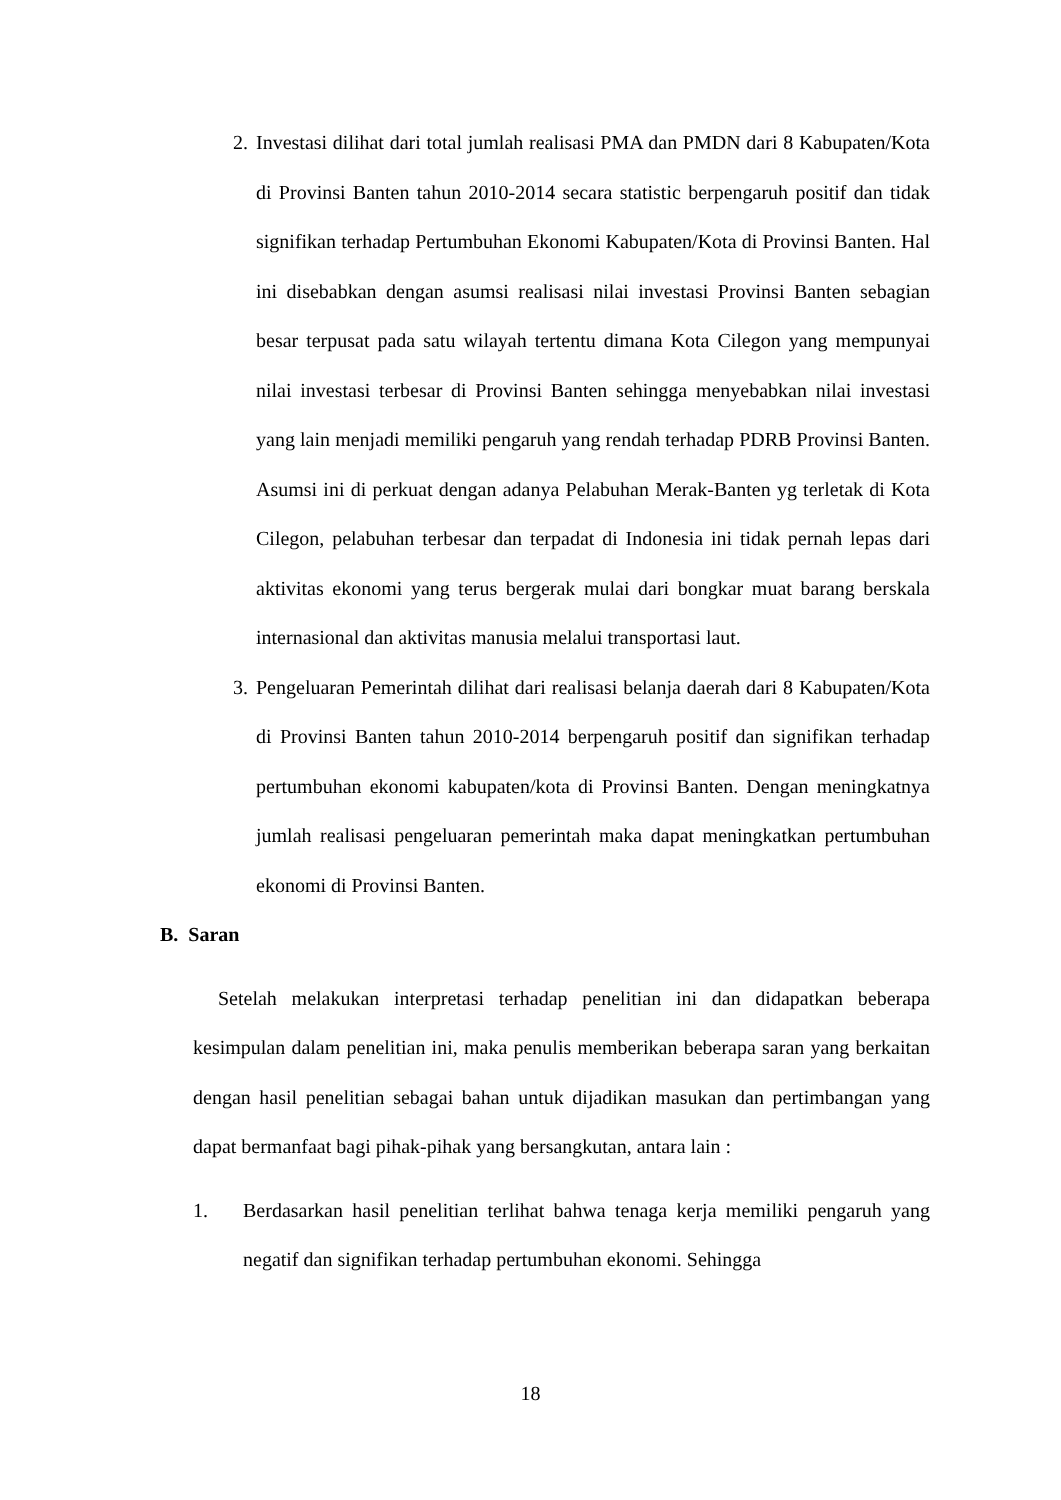2. Investasi dilihat dari total jumlah realisasi PMA dan PMDN dari 8 Kabupaten/Kota di Provinsi Banten tahun 2010-2014 secara statistic berpengaruh positif dan tidak signifikan terhadap Pertumbuhan Ekonomi Kabupaten/Kota di Provinsi Banten. Hal ini disebabkan dengan asumsi realisasi nilai investasi Provinsi Banten sebagian besar terpusat pada satu wilayah tertentu dimana Kota Cilegon yang mempunyai nilai investasi terbesar di Provinsi Banten sehingga menyebabkan nilai investasi yang lain menjadi memiliki pengaruh yang rendah terhadap PDRB Provinsi Banten. Asumsi ini di perkuat dengan adanya Pelabuhan Merak-Banten yg terletak di Kota Cilegon, pelabuhan terbesar dan terpadat di Indonesia ini tidak pernah lepas dari aktivitas ekonomi yang terus bergerak mulai dari bongkar muat barang berskala internasional dan aktivitas manusia melalui transportasi laut.
3. Pengeluaran Pemerintah dilihat dari realisasi belanja daerah dari 8 Kabupaten/Kota di Provinsi Banten tahun 2010-2014 berpengaruh positif dan signifikan terhadap pertumbuhan ekonomi kabupaten/kota di Provinsi Banten. Dengan meningkatnya jumlah realisasi pengeluaran pemerintah maka dapat meningkatkan pertumbuhan ekonomi di Provinsi Banten.
B. Saran
Setelah melakukan interpretasi terhadap penelitian ini dan didapatkan beberapa kesimpulan dalam penelitian ini, maka penulis memberikan beberapa saran yang berkaitan dengan hasil penelitian sebagai bahan untuk dijadikan masukan dan pertimbangan yang dapat bermanfaat bagi pihak-pihak yang bersangkutan, antara lain :
1. Berdasarkan hasil penelitian terlihat bahwa tenaga kerja memiliki pengaruh yang negatif dan signifikan terhadap pertumbuhan ekonomi. Sehingga
18